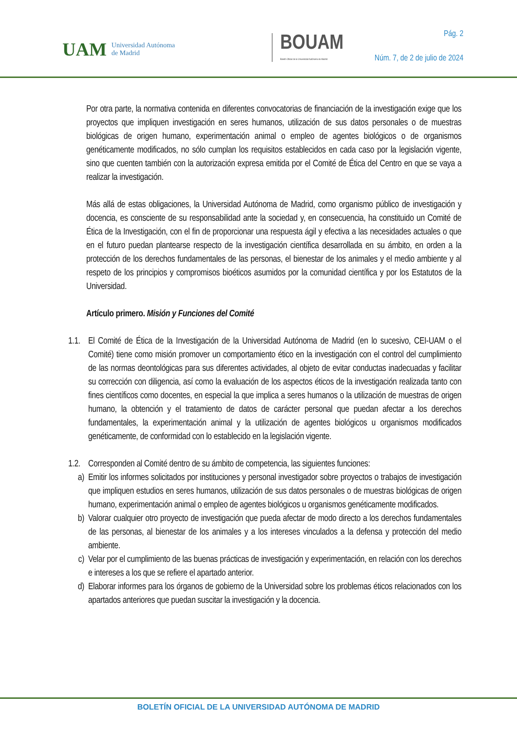UAM Universidad Autónoma
de Madrid
BOUAM
Boletín Oficial de la Universidad Autónoma de Madrid
Pág. 2
Núm. 7, de 2 de julio de 2024
Por otra parte, la normativa contenida en diferentes convocatorias de financiación de la investigación exige que los proyectos que impliquen investigación en seres humanos, utilización de sus datos personales o de muestras biológicas de origen humano, experimentación animal o empleo de agentes biológicos o de organismos genéticamente modificados, no sólo cumplan los requisitos establecidos en cada caso por la legislación vigente, sino que cuenten también con la autorización expresa emitida por el Comité de Ética del Centro en que se vaya a realizar la investigación.
Más allá de estas obligaciones, la Universidad Autónoma de Madrid, como organismo público de investigación y docencia, es consciente de su responsabilidad ante la sociedad y, en consecuencia, ha constituido un Comité de Ética de la Investigación, con el fin de proporcionar una respuesta ágil y efectiva a las necesidades actuales o que en el futuro puedan plantearse respecto de la investigación científica desarrollada en su ámbito, en orden a la protección de los derechos fundamentales de las personas, el bienestar de los animales y el medio ambiente y al respeto de los principios y compromisos bioéticos asumidos por la comunidad científica y por los Estatutos de la Universidad.
Artículo primero. Misión y Funciones del Comité
1.1. El Comité de Ética de la Investigación de la Universidad Autónoma de Madrid (en lo sucesivo, CEI-UAM o el Comité) tiene como misión promover un comportamiento ético en la investigación con el control del cumplimiento de las normas deontológicas para sus diferentes actividades, al objeto de evitar conductas inadecuadas y facilitar su corrección con diligencia, así como la evaluación de los aspectos éticos de la investigación realizada tanto con fines científicos como docentes, en especial la que implica a seres humanos o la utilización de muestras de origen humano, la obtención y el tratamiento de datos de carácter personal que puedan afectar a los derechos fundamentales, la experimentación animal y la utilización de agentes biológicos u organismos modificados genéticamente, de conformidad con lo establecido en la legislación vigente.
1.2. Corresponden al Comité dentro de su ámbito de competencia, las siguientes funciones:
a) Emitir los informes solicitados por instituciones y personal investigador sobre proyectos o trabajos de investigación que impliquen estudios en seres humanos, utilización de sus datos personales o de muestras biológicas de origen humano, experimentación animal o empleo de agentes biológicos u organismos genéticamente modificados.
b) Valorar cualquier otro proyecto de investigación que pueda afectar de modo directo a los derechos fundamentales de las personas, al bienestar de los animales y a los intereses vinculados a la defensa y protección del medio ambiente.
c) Velar por el cumplimiento de las buenas prácticas de investigación y experimentación, en relación con los derechos e intereses a los que se refiere el apartado anterior.
d) Elaborar informes para los órganos de gobierno de la Universidad sobre los problemas éticos relacionados con los apartados anteriores que puedan suscitar la investigación y la docencia.
BOLETÍN OFICIAL DE LA UNIVERSIDAD AUTÓNOMA DE MADRID